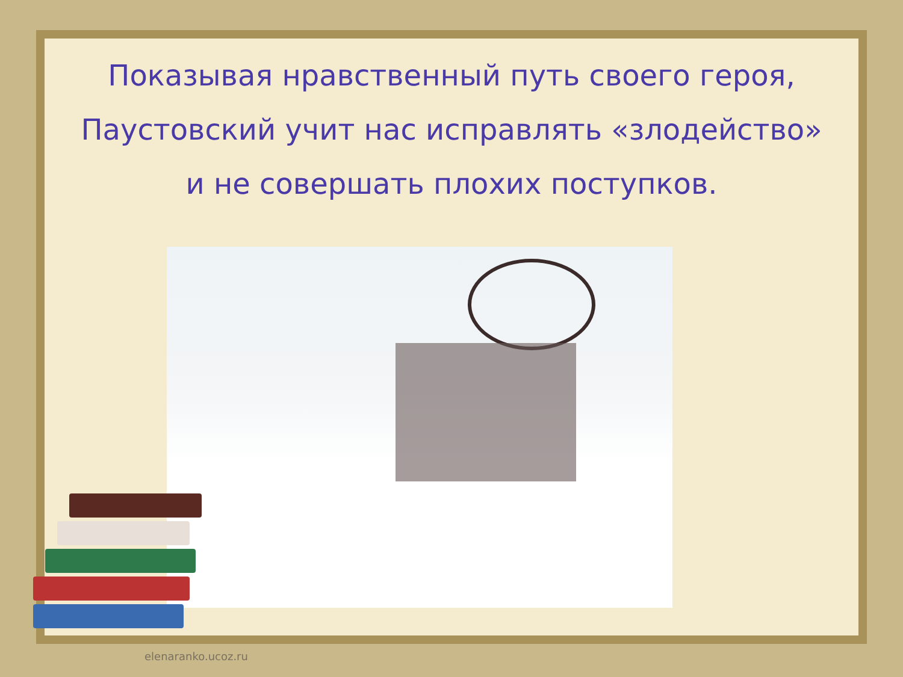Показывая нравственный путь своего героя, Паустовский учит нас исправлять «злодейство» и не совершать плохих поступков.
elenaranko.ucoz.ru